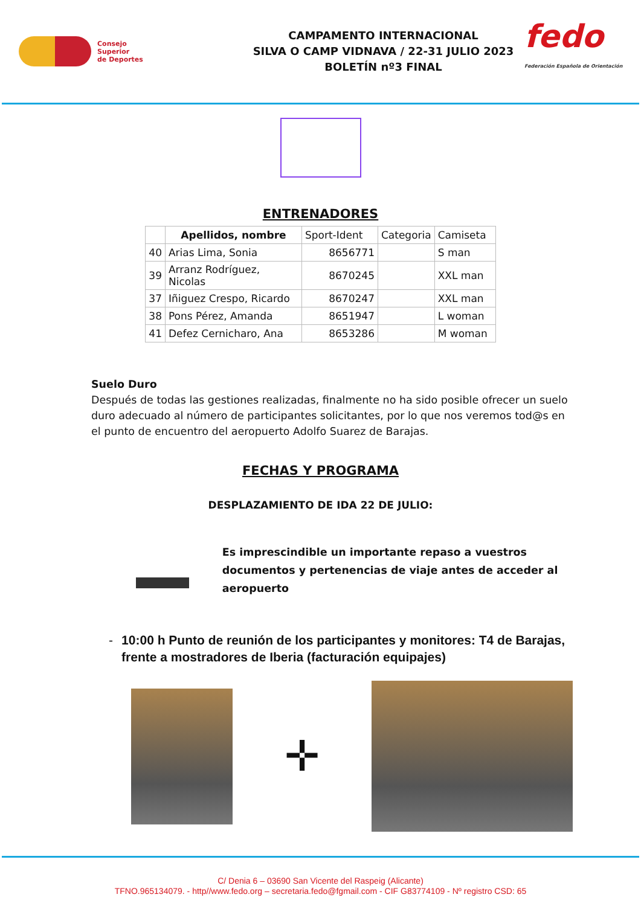Consejo
Superior
de Deportes
CAMPAMENTO INTERNACIONAL
SILVA O CAMP VIDNAVA / 22-31 JULIO 2023
BOLETÍN nº3 FINAL
fedo
Federación Española de Orientación
ENTRENADORES
| | Apellidos, nombre | Sport-Ident | Categoria | Camiseta |
| 40 | Arias Lima, Sonia | 8656771 | | S man |
| 39 | Arranz Rodríguez, Nicolas | 8670245 | | XXL man |
| 37 | Iñiguez Crespo, Ricardo | 8670247 | | XXL man |
| 38 | Pons Pérez, Amanda | 8651947 | | L woman |
| 41 | Defez Cernicharo, Ana | 8653286 | | M woman |
Suelo Duro
Después de todas las gestiones realizadas, finalmente no ha sido posible ofrecer un suelo duro adecuado al número de participantes solicitantes, por lo que nos veremos tod@s en el punto de encuentro del aeropuerto Adolfo Suarez de Barajas.
FECHAS Y PROGRAMA
DESPLAZAMIENTO DE IDA 22 DE JULIO:
Es imprescindible un importante repaso a vuestros documentos y pertenencias de viaje antes de acceder al aeropuerto
- 10:00 h Punto de reunión de los participantes y monitores: T4 de Barajas, frente a mostradores de Iberia (facturación equipajes)
✛
C/ Denia 6 – 03690 San Vicente del Raspeig (Alicante)
TFNO.965134079. - http//www.fedo.org – secretaria.fedo@fgmail.com - CIF G83774109 - Nº registro CSD: 65